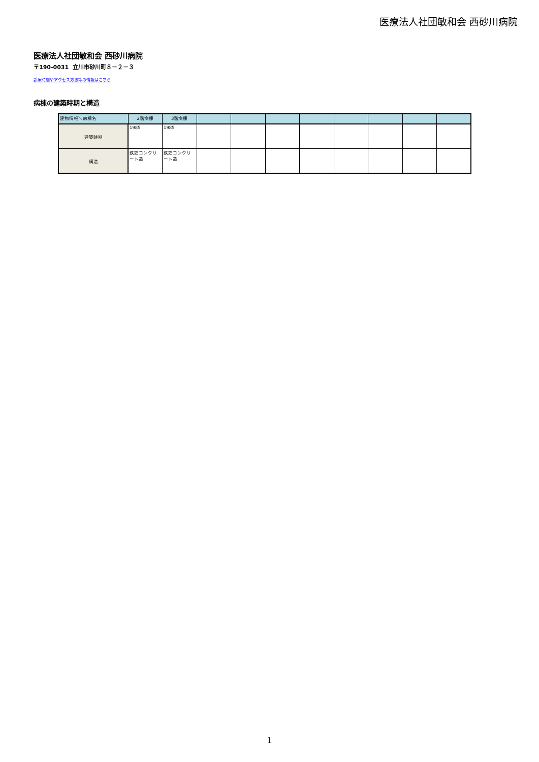医療法人社団敏和会 西砂川病院
医療法人社団敏和会 西砂川病院
〒190-0031 立川市砂川町８－２－３
診療時間やアクセス方法等の情報はこちら
病棟の建築時期と構造
| 建物情報＼病棟名 | 2階病棟 | 3階病棟 | | | | | | | | |
| --- | --- | --- | --- | --- | --- | --- | --- | --- | --- | --- |
| 建築時期 | 1985 | 1985 | | | | | | | | |
| 構造 | 鉄筋コンクリート造 | 鉄筋コンクリート造 | | | | | | | | |
1